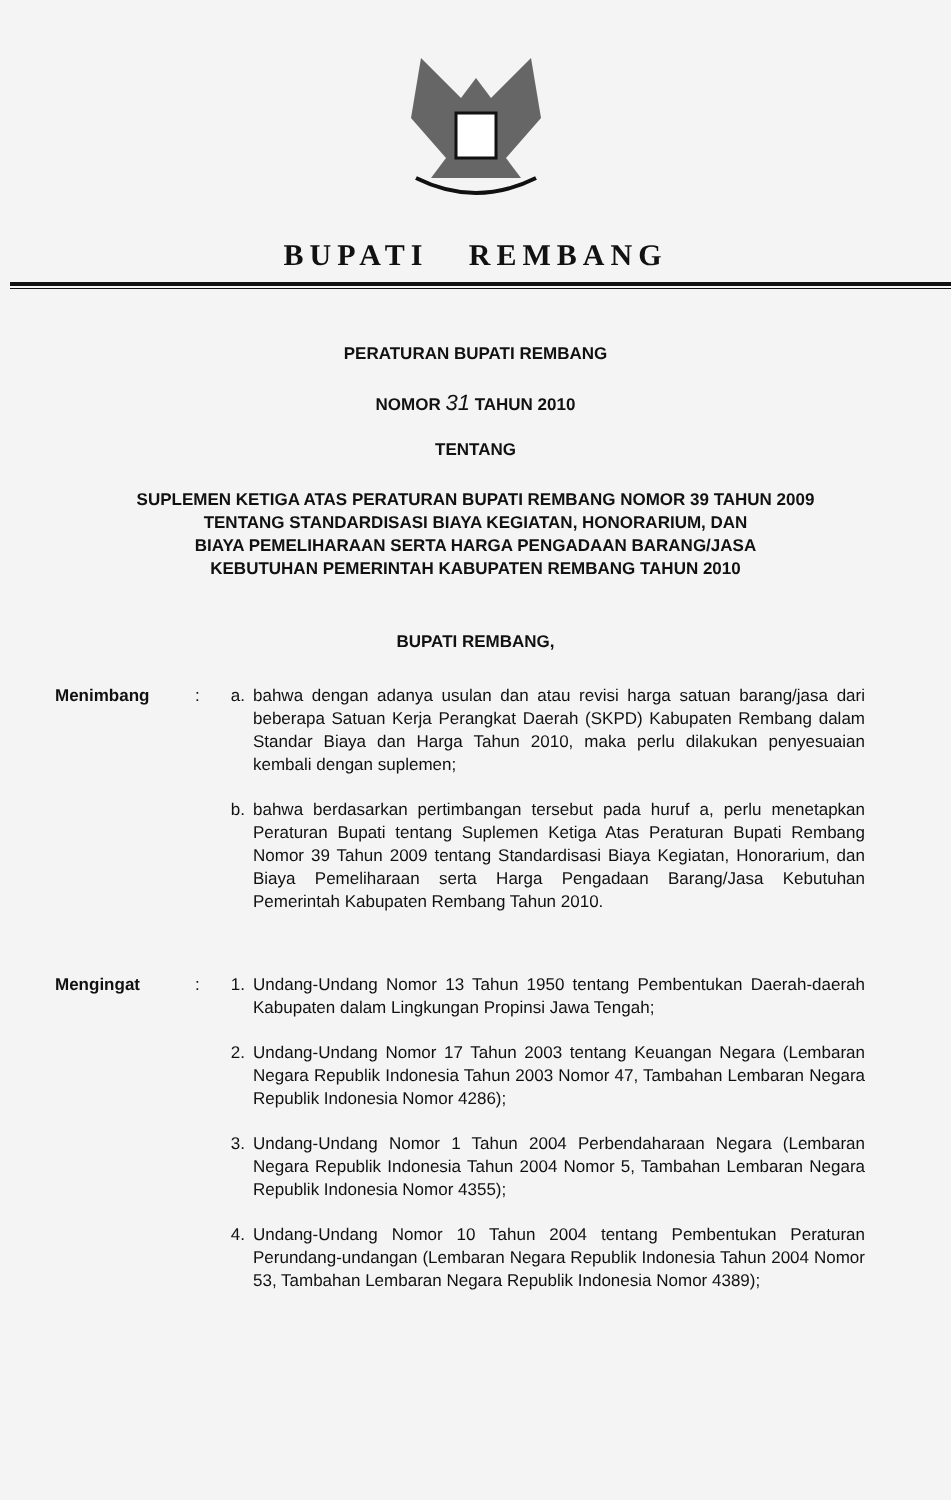BUPATI REMBANG
PERATURAN BUPATI REMBANG
NOMOR 31 TAHUN 2010
TENTANG
SUPLEMEN KETIGA ATAS PERATURAN BUPATI REMBANG NOMOR 39 TAHUN 2009
TENTANG STANDARDISASI BIAYA KEGIATAN, HONORARIUM, DAN
BIAYA PEMELIHARAAN SERTA HARGA PENGADAAN BARANG/JASA
KEBUTUHAN PEMERINTAH KABUPATEN REMBANG TAHUN 2010
BUPATI REMBANG,
Menimbang : a. bahwa dengan adanya usulan dan atau revisi harga satuan barang/jasa dari beberapa Satuan Kerja Perangkat Daerah (SKPD) Kabupaten Rembang dalam Standar Biaya dan Harga Tahun 2010, maka perlu dilakukan penyesuaian kembali dengan suplemen;
b. bahwa berdasarkan pertimbangan tersebut pada huruf a, perlu menetapkan Peraturan Bupati tentang Suplemen Ketiga Atas Peraturan Bupati Rembang Nomor 39 Tahun 2009 tentang Standardisasi Biaya Kegiatan, Honorarium, dan Biaya Pemeliharaan serta Harga Pengadaan Barang/Jasa Kebutuhan Pemerintah Kabupaten Rembang Tahun 2010.
Mengingat : 1. Undang-Undang Nomor 13 Tahun 1950 tentang Pembentukan Daerah-daerah Kabupaten dalam Lingkungan Propinsi Jawa Tengah;
2. Undang-Undang Nomor 17 Tahun 2003 tentang Keuangan Negara (Lembaran Negara Republik Indonesia Tahun 2003 Nomor 47, Tambahan Lembaran Negara Republik Indonesia Nomor 4286);
3. Undang-Undang Nomor 1 Tahun 2004 Perbendaharaan Negara (Lembaran Negara Republik Indonesia Tahun 2004 Nomor 5, Tambahan Lembaran Negara Republik Indonesia Nomor 4355);
4. Undang-Undang Nomor 10 Tahun 2004 tentang Pembentukan Peraturan Perundang-undangan (Lembaran Negara Republik Indonesia Tahun 2004 Nomor 53, Tambahan Lembaran Negara Republik Indonesia Nomor 4389);